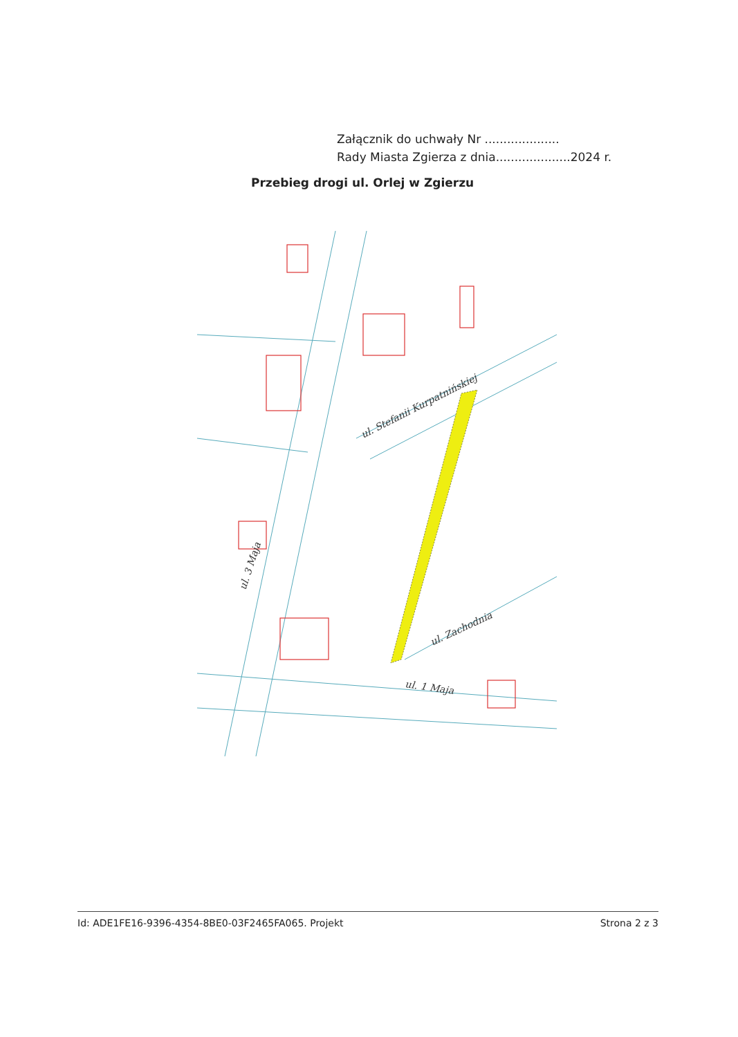Załącznik do uchwały Nr ....................
Rady Miasta Zgierza z dnia....................2024 r.
Przebieg drogi ul. Orlej w Zgierzu
ul. Stefanii Kurpatnińskiej
ul. 3 Maja
ul. 1 Maja
ul. Zachodnia
Id: ADE1FE16-9396-4354-8BE0-03F2465FA065. Projekt Strona 2 z 3